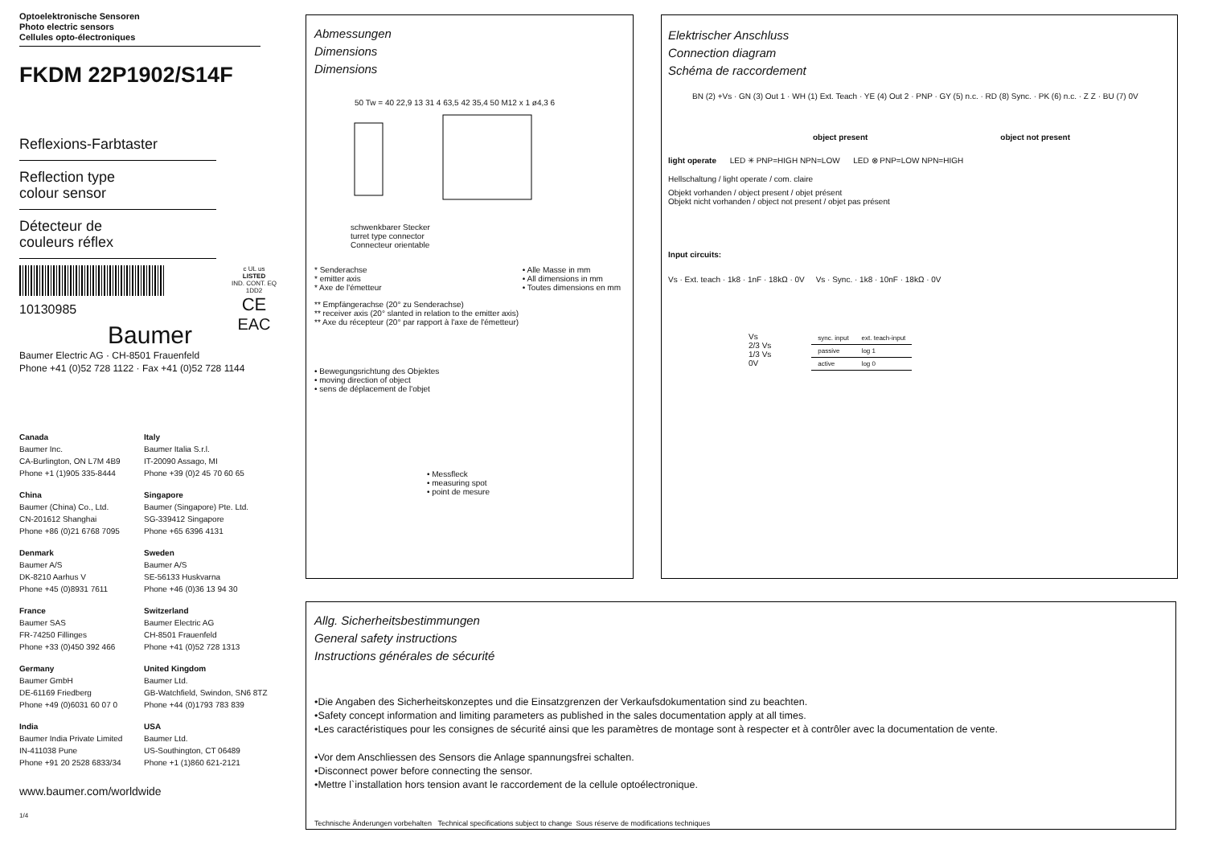Optoelektronische Sensoren
Photo electric sensors
Cellules opto-électroniques
FKDM 22P1902/S14F
Reflexions-Farbtaster
Reflection type
colour sensor
Détecteur de
couleurs réflex
10130985
Baumer
c UL us
LISTED
IND. CONT. EQ
1DD2
CE
EAC
Baumer Electric AG · CH-8501 Frauenfeld
Phone +41 (0)52 728 1122 · Fax +41 (0)52 728 1144
Canada
Baumer Inc.
CA-Burlington, ON L7M 4B9
Phone +1 (1)905 335-8444
Italy
Baumer Italia S.r.l.
IT-20090 Assago, MI
Phone +39 (0)2 45 70 60 65
China
Baumer (China) Co., Ltd.
CN-201612 Shanghai
Phone +86 (0)21 6768 7095
Singapore
Baumer (Singapore) Pte. Ltd.
SG-339412 Singapore
Phone +65 6396 4131
Denmark
Baumer A/S
DK-8210 Aarhus V
Phone +45 (0)8931 7611
Sweden
Baumer A/S
SE-56133 Huskvarna
Phone +46 (0)36 13 94 30
France
Baumer SAS
FR-74250 Fillinges
Phone +33 (0)450 392 466
Switzerland
Baumer Electric AG
CH-8501 Frauenfeld
Phone +41 (0)52 728 1313
Germany
Baumer GmbH
DE-61169 Friedberg
Phone +49 (0)6031 60 07 0
United Kingdom
Baumer Ltd.
GB-Watchfield, Swindon, SN6 8TZ
Phone +44 (0)1793 783 839
India
Baumer India Private Limited
IN-411038 Pune
Phone +91 20 2528 6833/34
USA
Baumer Ltd.
US-Southington, CT 06489
Phone +1 (1)860 621-2121
www.baumer.com/worldwide
1/4
Abmessungen
Dimensions
Dimensions
50 Tw = 40 22,9 13 31 4 63,5 42 35,4 50 M12 x 1 ø4,3 6
schwenkbarer Stecker
turret type connector
Connecteur orientable
* Senderachse
* emitter axis
* Axe de l'émetteur
• Alle Masse in mm
• All dimensions in mm
• Toutes dimensions en mm
** Empfängerachse (20° zu Senderachse)
** receiver axis (20° slanted in relation to the emitter axis)
** Axe du récepteur (20° par rapport à l'axe de l'émetteur)
• Bewegungsrichtung des Objektes
• moving direction of object
• sens de déplacement de l'objet
• Messfleck
• measuring spot
• point de mesure
Elektrischer Anschluss
Connection diagram
Schéma de raccordement
BN (2) +Vs · GN (3) Out 1 · WH (1) Ext. Teach · YE (4) Out 2 · PNP · GY (5) n.c. · RD (8) Sync. · PK (6) n.c. · Z Z · BU (7) 0V
object present object not present
light operate LED ✳ PNP=HIGH NPN=LOW LED ⊗ PNP=LOW NPN=HIGH
Hellschaltung / light operate / com. claire
Objekt vorhanden / object present / objet présent
Objekt nicht vorhanden / object not present / objet pas présent
Input circuits:
Vs · Ext. teach · 1k8 · 1nF · 18kΩ · 0V Vs · Sync. · 1k8 · 10nF · 18kΩ · 0V
Vs
2/3 Vs
1/3 Vs
0V
| sync. input | ext. teach-input |
| --- | --- |
| passive | log 1 |
| active | log 0 |
Allg. Sicherheitsbestimmungen
General safety instructions
Instructions générales de sécurité
•Die Angaben des Sicherheitskonzeptes und die Einsatzgrenzen der Verkaufsdokumentation sind zu beachten.
•Safety concept information and limiting parameters as published in the sales documentation apply at all times.
•Les caractéristiques pour les consignes de sécurité ainsi que les paramètres de montage sont à respecter et à contrôler avec la documentation de vente.
•Vor dem Anschliessen des Sensors die Anlage spannungsfrei schalten.
•Disconnect power before connecting the sensor.
•Mettre l`installation hors tension avant le raccordement de la cellule optoélectronique.
Technische Änderungen vorbehalten Technical specifications subject to change Sous réserve de modifications techniques